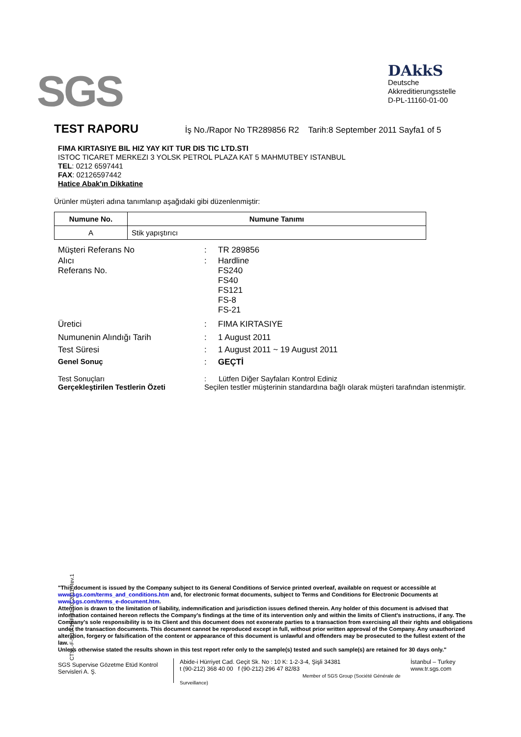SGS
DAkkS
Deutsche
Akkreditierungsstelle
D-PL-11160-01-00
TEST RAPORU İş No./Rapor No TR289856 R2 Tarih:8 September 2011 Sayfa1 of 5
FIMA KIRTASIYE BIL HIZ YAY KIT TUR DIS TIC LTD.STI
ISTOC TICARET MERKEZI 3 YOLSK PETROL PLAZA KAT 5 MAHMUTBEY ISTANBUL
TEL: 0212 6597441
FAX: 02126597442
Hatice Abak'ın Dikkatine
Ürünler müşteri adına tanımlanıp aşağıdaki gibi düzenlenmiştir:
| Numune No. | Numune Tanımı |
| --- | --- |
| A | Stik yapıştırıcı |
| Müşteri Referans No | : | TR 289856 |
| Alıcı Referans No. | : | Hardline FS240 FS40 FS121 FS-8 FS-21 |
| Üretici | : | FIMA KIRTASIYE |
| Numunenin Alındığı Tarih | : | 1 August 2011 |
| Test Süresi | : | 1 August 2011 ~ 19 August 2011 |
| Genel Sonuç | : | GEÇTİ |
| Test Sonuçları Gerçekleştirilen Testlerin Özeti | : Lütfen Diğer Sayfaları Kontrol Ediniz Seçilen testler müşterinin standardına bağlı olarak müşteri tarafından istenmiştir. | |
CTSL-F-5.10-1NF/31.03.2011/Rev.1
"This document is issued by the Company subject to its General Conditions of Service printed overleaf, available on request or accessible at www.sgs.com/terms_and_conditions.htm and, for electronic format documents, subject to Terms and Conditions for Electronic Documents at www.sgs.com/terms_e-document.htm.
Attention is drawn to the limitation of liability, indemnification and jurisdiction issues defined therein. Any holder of this document is advised that information contained hereon reflects the Company's findings at the time of its intervention only and within the limits of Client's instructions, if any. The Company's sole responsibility is to its Client and this document does not exonerate parties to a transaction from exercising all their rights and obligations under the transaction documents. This document cannot be reproduced except in full, without prior written approval of the Company. Any unauthorized alteration, forgery or falsification of the content or appearance of this document is unlawful and offenders may be prosecuted to the fullest extent of the law.
Unless otherwise stated the results shown in this test report refer only to the sample(s) tested and such sample(s) are retained for 30 days only."
SGS Supervise Gözetme Etüd Kontrol Servisleri A. Ş.
Abide-i Hürriyet Cad. Geçit Sk. No : 10 K: 1-2-3-4, Şişli 34381
t (90-212) 368 40 00 f (90-212) 296 47 82/83
Member of SGS Group (Société Générale de Surveillance)
İstanbul – Turkey
www.tr.sgs.com